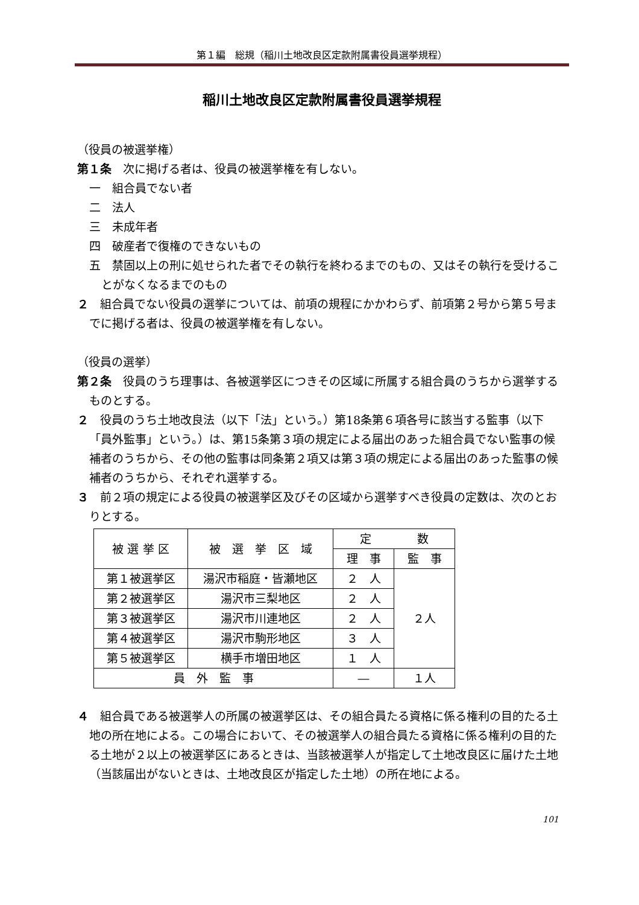第１編　総規（稲川土地改良区定款附属書役員選挙規程）
稲川土地改良区定款附属書役員選挙規程
（役員の被選挙権）
第１条　次に掲げる者は、役員の被選挙権を有しない。
一　組合員でない者
二　法人
三　未成年者
四　破産者で復権のできないもの
五　禁固以上の刑に処せられた者でその執行を終わるまでのもの、又はその執行を受けることがなくなるまでのもの
２　組合員でない役員の選挙については、前項の規程にかかわらず、前項第２号から第５号までに掲げる者は、役員の被選挙権を有しない。
（役員の選挙）
第２条　役員のうち理事は、各被選挙区につきその区域に所属する組合員のうちから選挙するものとする。
２　役員のうち土地改良法（以下「法」という。）第18条第６項各号に該当する監事（以下「員外監事」という。）は、第15条第３項の規定による届出のあった組合員でない監事の候補者のうちから、その他の監事は同条第２項又は第３項の規定による届出のあった監事の候補者のうちから、それぞれ選挙する。
３　前２項の規定による役員の被選挙区及びその区域から選挙すべき役員の定数は、次のとおりとする。
| 被 選 挙 区 | 被 選 挙 区 域 | 定 数 | |
| --- | --- | --- | --- |
| | | 理 事 | 監 事 |
| 第１被選挙区 | 湯沢市稲庭・皆瀬地区 | ２ 人 | ２人 |
| 第２被選挙区 | 湯沢市三梨地区 | ２ 人 | |
| 第３被選挙区 | 湯沢市川連地区 | ２ 人 | |
| 第４被選挙区 | 湯沢市駒形地区 | ３ 人 | |
| 第５被選挙区 | 横手市増田地区 | １ 人 | |
| 員 外 監 事 | | ― | １人 |
４　組合員である被選挙人の所属の被選挙区は、その組合員たる資格に係る権利の目的たる土地の所在地による。この場合において、その被選挙人の組合員たる資格に係る権利の目的たる土地が２以上の被選挙区にあるときは、当該被選挙人が指定して土地改良区に届けた土地（当該届出がないときは、土地改良区が指定した土地）の所在地による。
101